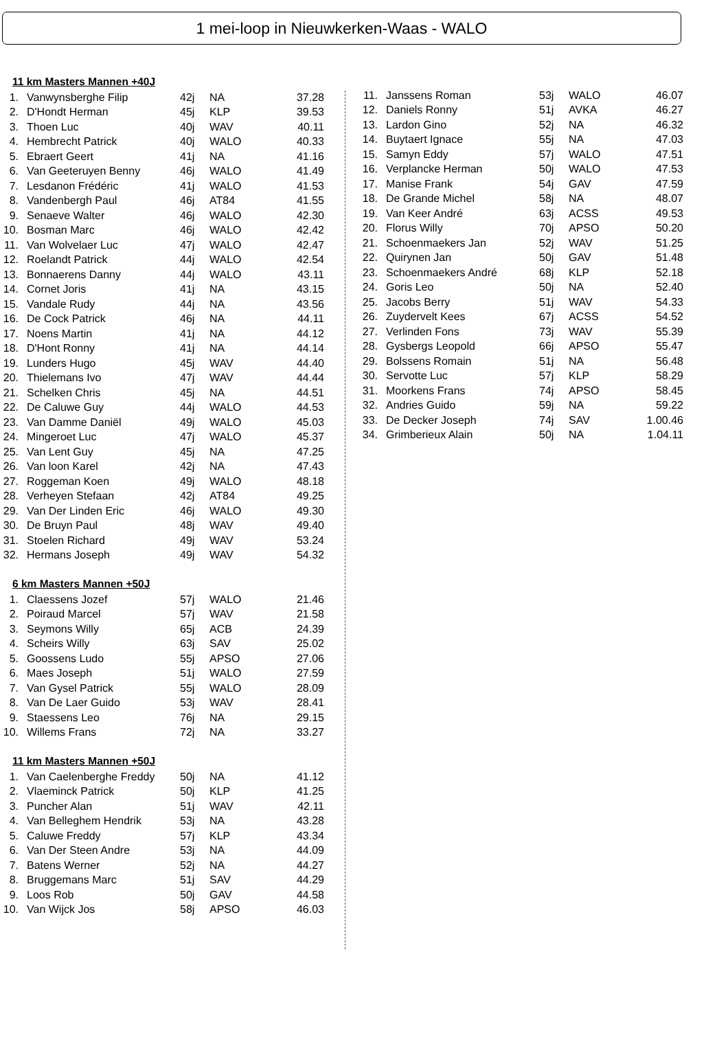1 mei-loop in Nieuwkerken-Waas - WALO
11 km Masters Mannen +40J
| 1. | Vanwynsberghe Filip | 42j | NA | 37.28 |
| 2. | D'Hondt Herman | 45j | KLP | 39.53 |
| 3. | Thoen Luc | 40j | WAV | 40.11 |
| 4. | Hembrecht Patrick | 40j | WALO | 40.33 |
| 5. | Ebraert Geert | 41j | NA | 41.16 |
| 6. | Van Geeteruyen Benny | 46j | WALO | 41.49 |
| 7. | Lesdanon Frédéric | 41j | WALO | 41.53 |
| 8. | Vandenbergh Paul | 46j | AT84 | 41.55 |
| 9. | Senaeve Walter | 46j | WALO | 42.30 |
| 10. | Bosman Marc | 46j | WALO | 42.42 |
| 11. | Van Wolvelaer Luc | 47j | WALO | 42.47 |
| 12. | Roelandt Patrick | 44j | WALO | 42.54 |
| 13. | Bonnaerens Danny | 44j | WALO | 43.11 |
| 14. | Cornet Joris | 41j | NA | 43.15 |
| 15. | Vandale Rudy | 44j | NA | 43.56 |
| 16. | De Cock Patrick | 46j | NA | 44.11 |
| 17. | Noens Martin | 41j | NA | 44.12 |
| 18. | D'Hont Ronny | 41j | NA | 44.14 |
| 19. | Lunders Hugo | 45j | WAV | 44.40 |
| 20. | Thielemans Ivo | 47j | WAV | 44.44 |
| 21. | Schelken Chris | 45j | NA | 44.51 |
| 22. | De Caluwe Guy | 44j | WALO | 44.53 |
| 23. | Van Damme Daniël | 49j | WALO | 45.03 |
| 24. | Mingeroet Luc | 47j | WALO | 45.37 |
| 25. | Van Lent Guy | 45j | NA | 47.25 |
| 26. | Van loon Karel | 42j | NA | 47.43 |
| 27. | Roggeman Koen | 49j | WALO | 48.18 |
| 28. | Verheyen Stefaan | 42j | AT84 | 49.25 |
| 29. | Van Der Linden Eric | 46j | WALO | 49.30 |
| 30. | De Bruyn Paul | 48j | WAV | 49.40 |
| 31. | Stoelen Richard | 49j | WAV | 53.24 |
| 32. | Hermans Joseph | 49j | WAV | 54.32 |
6 km Masters Mannen +50J
| 1. | Claessens Jozef | 57j | WALO | 21.46 |
| 2. | Poiraud Marcel | 57j | WAV | 21.58 |
| 3. | Seymons Willy | 65j | ACB | 24.39 |
| 4. | Scheirs Willy | 63j | SAV | 25.02 |
| 5. | Goossens Ludo | 55j | APSO | 27.06 |
| 6. | Maes Joseph | 51j | WALO | 27.59 |
| 7. | Van Gysel Patrick | 55j | WALO | 28.09 |
| 8. | Van De Laer Guido | 53j | WAV | 28.41 |
| 9. | Staessens Leo | 76j | NA | 29.15 |
| 10. | Willems Frans | 72j | NA | 33.27 |
11 km Masters Mannen +50J
| 1. | Van Caelenberghe Freddy | 50j | NA | 41.12 |
| 2. | Vlaeminck Patrick | 50j | KLP | 41.25 |
| 3. | Puncher Alan | 51j | WAV | 42.11 |
| 4. | Van Belleghem Hendrik | 53j | NA | 43.28 |
| 5. | Caluwe Freddy | 57j | KLP | 43.34 |
| 6. | Van Der Steen Andre | 53j | NA | 44.09 |
| 7. | Batens Werner | 52j | NA | 44.27 |
| 8. | Bruggemans Marc | 51j | SAV | 44.29 |
| 9. | Loos Rob | 50j | GAV | 44.58 |
| 10. | Van Wijck Jos | 58j | APSO | 46.03 |
| 11. | Janssens Roman | 53j | WALO | 46.07 |
| 12. | Daniels Ronny | 51j | AVKA | 46.27 |
| 13. | Lardon Gino | 52j | NA | 46.32 |
| 14. | Buytaert Ignace | 55j | NA | 47.03 |
| 15. | Samyn Eddy | 57j | WALO | 47.51 |
| 16. | Verplancke Herman | 50j | WALO | 47.53 |
| 17. | Manise Frank | 54j | GAV | 47.59 |
| 18. | De Grande Michel | 58j | NA | 48.07 |
| 19. | Van Keer André | 63j | ACSS | 49.53 |
| 20. | Florus Willy | 70j | APSO | 50.20 |
| 21. | Schoenmaekers Jan | 52j | WAV | 51.25 |
| 22. | Quirynen Jan | 50j | GAV | 51.48 |
| 23. | Schoenmaekers André | 68j | KLP | 52.18 |
| 24. | Goris Leo | 50j | NA | 52.40 |
| 25. | Jacobs Berry | 51j | WAV | 54.33 |
| 26. | Zuydervelt Kees | 67j | ACSS | 54.52 |
| 27. | Verlinden Fons | 73j | WAV | 55.39 |
| 28. | Gysbergs Leopold | 66j | APSO | 55.47 |
| 29. | Bolssens Romain | 51j | NA | 56.48 |
| 30. | Servotte Luc | 57j | KLP | 58.29 |
| 31. | Moorkens Frans | 74j | APSO | 58.45 |
| 32. | Andries Guido | 59j | NA | 59.22 |
| 33. | De Decker Joseph | 74j | SAV | 1.00.46 |
| 34. | Grimberieux Alain | 50j | NA | 1.04.11 |